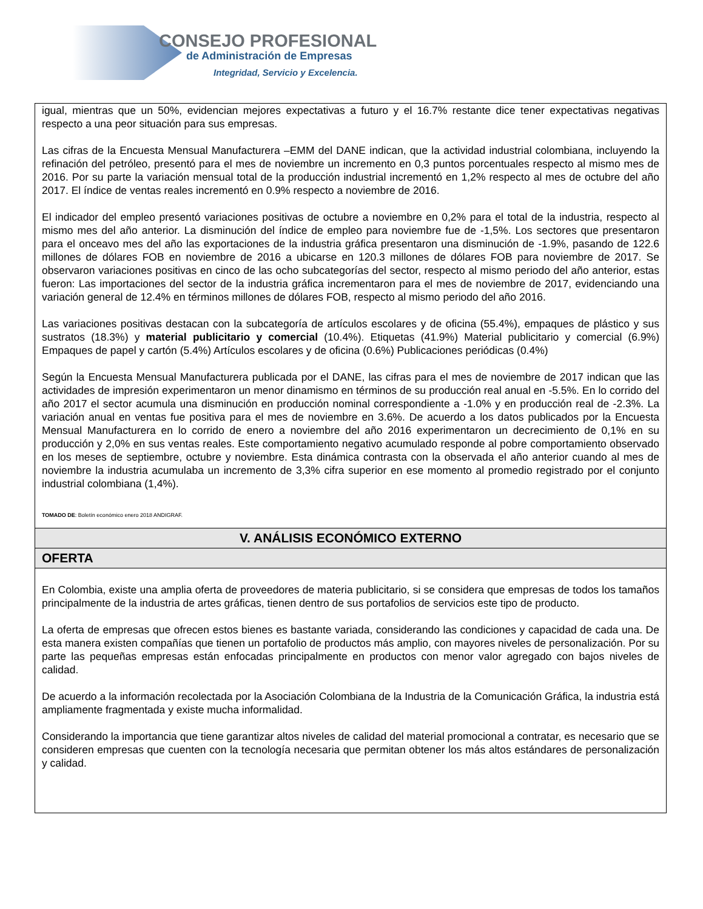CONSEJO PROFESIONAL
de Administración de Empresas
Integridad, Servicio y Excelencia.
igual, mientras que un 50%, evidencian mejores expectativas a futuro y el 16.7% restante dice tener expectativas negativas respecto a una peor situación para sus empresas.
Las cifras de la Encuesta Mensual Manufacturera –EMM del DANE indican, que la actividad industrial colombiana, incluyendo la refinación del petróleo, presentó para el mes de noviembre un incremento en 0,3 puntos porcentuales respecto al mismo mes de 2016. Por su parte la variación mensual total de la producción industrial incrementó en 1,2% respecto al mes de octubre del año 2017. El índice de ventas reales incrementó en 0.9% respecto a noviembre de 2016.
El indicador del empleo presentó variaciones positivas de octubre a noviembre en 0,2% para el total de la industria, respecto al mismo mes del año anterior. La disminución del índice de empleo para noviembre fue de -1,5%. Los sectores que presentaron para el onceavo mes del año las exportaciones de la industria gráfica presentaron una disminución de -1.9%, pasando de 122.6 millones de dólares FOB en noviembre de 2016 a ubicarse en 120.3 millones de dólares FOB para noviembre de 2017. Se observaron variaciones positivas en cinco de las ocho subcategorías del sector, respecto al mismo periodo del año anterior, estas fueron: Las importaciones del sector de la industria gráfica incrementaron para el mes de noviembre de 2017, evidenciando una variación general de 12.4% en términos millones de dólares FOB, respecto al mismo periodo del año 2016.
Las variaciones positivas destacan con la subcategoría de artículos escolares y de oficina (55.4%), empaques de plástico y sus sustratos (18.3%) y material publicitario y comercial (10.4%). Etiquetas (41.9%) Material publicitario y comercial (6.9%) Empaques de papel y cartón (5.4%) Artículos escolares y de oficina (0.6%) Publicaciones periódicas (0.4%)
Según la Encuesta Mensual Manufacturera publicada por el DANE, las cifras para el mes de noviembre de 2017 indican que las actividades de impresión experimentaron un menor dinamismo en términos de su producción real anual en -5.5%. En lo corrido del año 2017 el sector acumula una disminución en producción nominal correspondiente a -1.0% y en producción real de -2.3%. La variación anual en ventas fue positiva para el mes de noviembre en 3.6%. De acuerdo a los datos publicados por la Encuesta Mensual Manufacturera en lo corrido de enero a noviembre del año 2016 experimentaron un decrecimiento de 0,1% en su producción y 2,0% en sus ventas reales. Este comportamiento negativo acumulado responde al pobre comportamiento observado en los meses de septiembre, octubre y noviembre. Esta dinámica contrasta con la observada el año anterior cuando al mes de noviembre la industria acumulaba un incremento de 3,3% cifra superior en ese momento al promedio registrado por el conjunto industrial colombiana (1,4%).
TOMADO DE: Boletín económico enero 2018 ANDIGRAF.
V. ANÁLISIS ECONÓMICO EXTERNO
OFERTA
En Colombia, existe una amplia oferta de proveedores de materia publicitario, si se considera que empresas de todos los tamaños principalmente de la industria de artes gráficas, tienen dentro de sus portafolios de servicios este tipo de producto.
La oferta de empresas que ofrecen estos bienes es bastante variada, considerando las condiciones y capacidad de cada una. De esta manera existen compañías que tienen un portafolio de productos más amplio, con mayores niveles de personalización. Por su parte las pequeñas empresas están enfocadas principalmente en productos con menor valor agregado con bajos niveles de calidad.
De acuerdo a la información recolectada por la Asociación Colombiana de la Industria de la Comunicación Gráfica, la industria está ampliamente fragmentada y existe mucha informalidad.
Considerando la importancia que tiene garantizar altos niveles de calidad del material promocional a contratar, es necesario que se consideren empresas que cuenten con la tecnología necesaria que permitan obtener los más altos estándares de personalización y calidad.